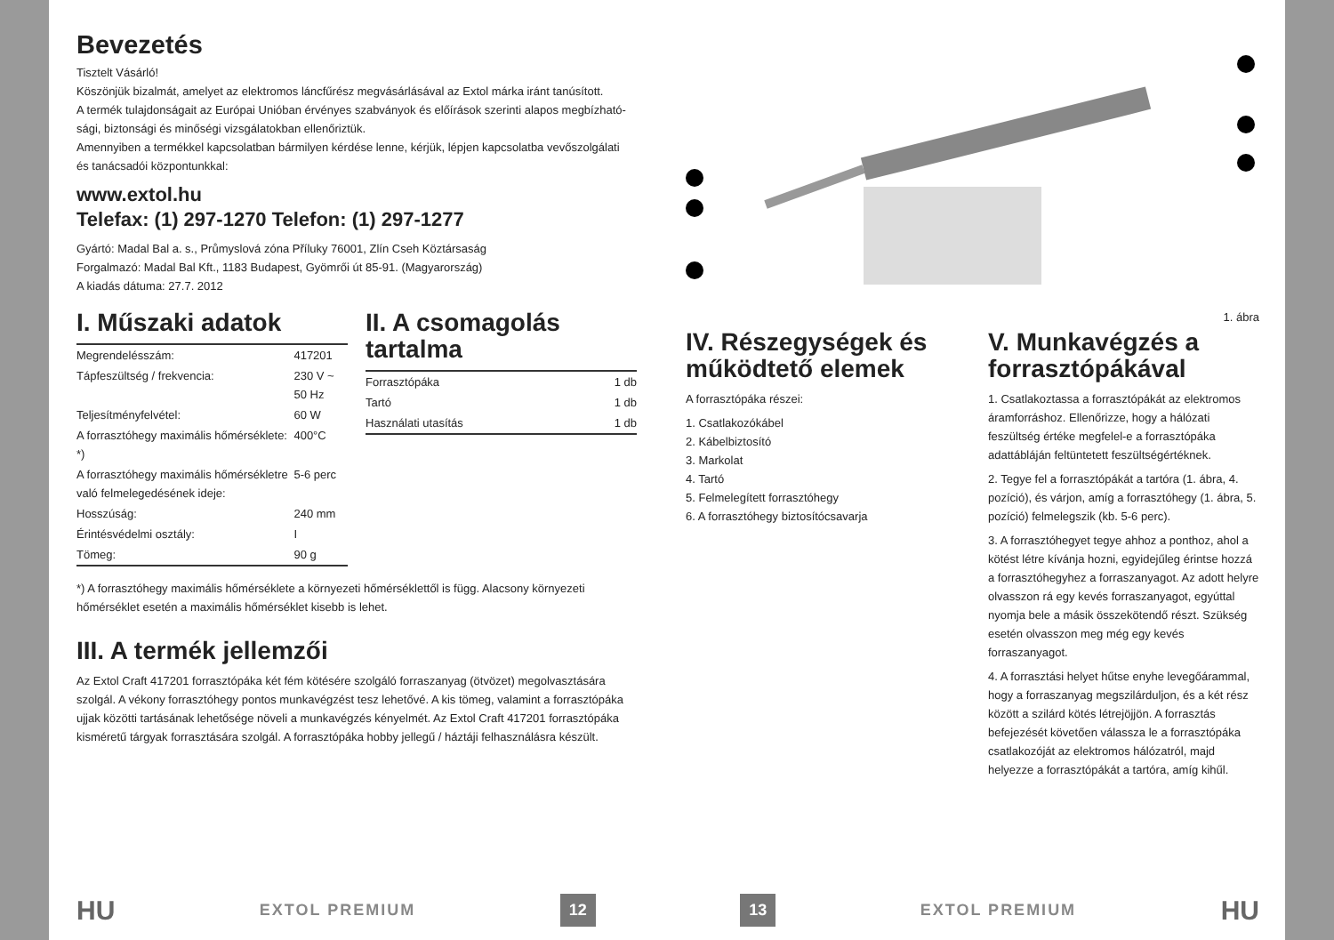Bevezetés
Tisztelt Vásárló!
Köszönjük bizalmát, amelyet az elektromos láncfűrész megvásárlásával az Extol márka iránt tanúsított.
A termék tulajdonságait az Európai Unióban érvényes szabványok és előírások szerinti alapos megbízható­sági, biztonsági és minőségi vizsgálatokban ellenőriztük.
Amennyiben a termékkel kapcsolatban bármilyen kérdése lenne, kérjük, lépjen kapcsolatba vevőszolgálati és tanácsadói központunkkal:
www.extol.hu
Telefax: (1) 297-1270 Telefon: (1) 297-1277
Gyártó: Madal Bal a. s., Průmyslová zóna Příluky 76001, Zlín Cseh Köztársaság
Forgalmazó: Madal Bal Kft., 1183 Budapest, Gyömrői út 85-91. (Magyarország)
A kiadás dátuma: 27.7. 2012
I. Műszaki adatok
| Megrendelésszám: | 417201 |
| Tápfeszültség / frekvencia: | 230 V ~ 50 Hz |
| Teljesítményfelvétel: | 60 W |
| A forrasztóhegy maximális hőmérséklete: *) | 400°C |
| A forrasztóhegy maximális hőmérsékletre való felmelegedésének ideje: | 5-6 perc |
| Hosszúság: | 240 mm |
| Érintésvédelmi osztály: | I |
| Tömeg: | 90 g |
II. A csomagolás tartalma
| Forrasztópáka | 1 db |
| Tartó | 1 db |
| Használati utasítás | 1 db |
*) A forrasztóhegy maximális hőmérséklete a környezeti hőmérséklettől is függ. Alacsony környezeti hőmérséklet esetén a maximális hőmérséklet kisebb is lehet.
III. A termék jellemzői
Az Extol Craft 417201 forrasztópáka két fém kötésére szolgáló forraszanyag (ötvözet) megolvasztására szolgál. A vékony forrasztóhegy pontos munkavégzést tesz lehetővé. A kis tömeg, valamint a forrasztópáka ujjak közötti tartásának lehetősége növeli a munkavégzés kényelmét. Az Extol Craft 417201 forrasztópáka kisméretű tárgyak forrasztására szolgál. A forrasztópáka hobby jellegű / háztáji felhasználásra készült.
1. ábra
IV. Részegységek és működtető elemek
A forrasztópáka részei:
1. Csatlakozókábel
2. Kábelbiztosító
3. Markolat
4. Tartó
5. Felmelegített forrasztóhegy
6. A forrasztóhegy biztosítócsavarja
V. Munkavégzés a forrasztópákával
1. Csatlakoztassa a forrasztópákát az elektromos áramforráshoz. Ellenőrizze, hogy a hálózati feszültség értéke megfelel-e a forrasztópáka adattábláján feltüntetett feszültségértéknek.
2. Tegye fel a forrasztópákát a tartóra (1. ábra, 4. pozíció), és várjon, amíg a forrasztóhegy (1. ábra, 5. pozíció) felmelegszik (kb. 5-6 perc).
3. A forrasztóhegyet tegye ahhoz a ponthoz, ahol a kötést létre kívánja hozni, egyidejűleg érintse hozzá a forrasztóhegyhez a forraszanyagot. Az adott helyre olvasszon rá egy kevés forraszanya­got, egyúttal nyomja bele a másik összekötendő részt. Szükség esetén olvasszon meg még egy kevés forraszanyagot.
4. A forrasztási helyet hűtse enyhe levegőáram­mal, hogy a forraszanyag megszilárduljon, és a két rész között a szilárd kötés létrejöjjön. A forrasztás befejezését követően válassza le a forrasztópáka csatlakozóját az elektromos hálózatról, majd helyezze a forrasztópákát a tartóra, amíg kihűl.
HU EXTOL PREMIUM 12 13 EXTOL PREMIUM HU